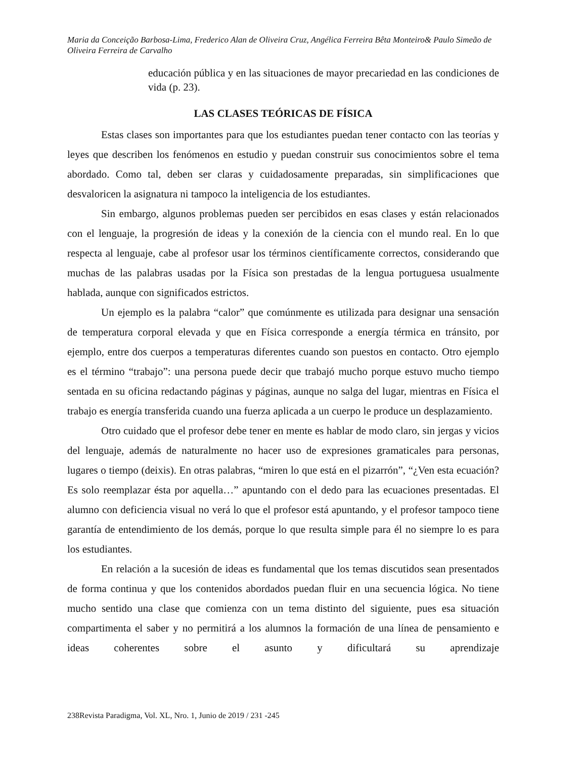Maria da Conceição Barbosa-Lima, Frederico Alan de Oliveira Cruz, Angélica Ferreira Bêta Monteiro& Paulo Simeão de Oliveira Ferreira de Carvalho
educación pública y en las situaciones de mayor precariedad en las condiciones de vida (p. 23).
LAS CLASES TEÓRICAS DE FÍSICA
Estas clases son importantes para que los estudiantes puedan tener contacto con las teorías y leyes que describen los fenómenos en estudio y puedan construir sus conocimientos sobre el tema abordado. Como tal, deben ser claras y cuidadosamente preparadas, sin simplificaciones que desvaloricen la asignatura ni tampoco la inteligencia de los estudiantes.
Sin embargo, algunos problemas pueden ser percibidos en esas clases y están relacionados con el lenguaje, la progresión de ideas y la conexión de la ciencia con el mundo real. En lo que respecta al lenguaje, cabe al profesor usar los términos científicamente correctos, considerando que muchas de las palabras usadas por la Física son prestadas de la lengua portuguesa usualmente hablada, aunque con significados estrictos.
Un ejemplo es la palabra “calor” que comúnmente es utilizada para designar una sensación de temperatura corporal elevada y que en Física corresponde a energía térmica en tránsito, por ejemplo, entre dos cuerpos a temperaturas diferentes cuando son puestos en contacto. Otro ejemplo es el término “trabajo”: una persona puede decir que trabajó mucho porque estuvo mucho tiempo sentada en su oficina redactando páginas y páginas, aunque no salga del lugar, mientras en Física el trabajo es energía transferida cuando una fuerza aplicada a un cuerpo le produce un desplazamiento.
Otro cuidado que el profesor debe tener en mente es hablar de modo claro, sin jergas y vicios del lenguaje, además de naturalmente no hacer uso de expresiones gramaticales para personas, lugares o tiempo (deixis). En otras palabras, “miren lo que está en el pizarrón”, “¿Ven esta ecuación? Es solo reemplazar ésta por aquella…” apuntando con el dedo para las ecuaciones presentadas. El alumno con deficiencia visual no verá lo que el profesor está apuntando, y el profesor tampoco tiene garantía de entendimiento de los demás, porque lo que resulta simple para él no siempre lo es para los estudiantes.
En relación a la sucesión de ideas es fundamental que los temas discutidos sean presentados de forma continua y que los contenidos abordados puedan fluir en una secuencia lógica. No tiene mucho sentido una clase que comienza con un tema distinto del siguiente, pues esa situación compartimenta el saber y no permitirá a los alumnos la formación de una línea de pensamiento e ideas coherentes sobre el asunto y dificultará su aprendizaje
238Revista Paradigma, Vol. XL, Nro. 1, Junio de 2019 / 231 -245